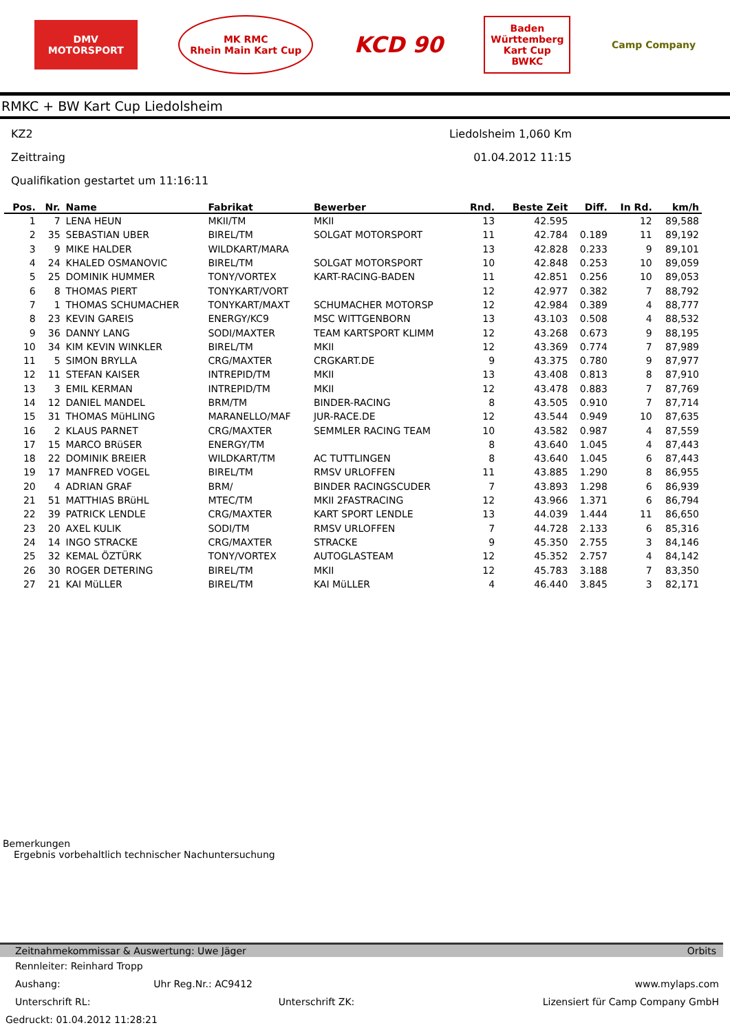DMV
MOTORSPORT
MK RMC
Rhein Main Kart Cup
KCD 90
Baden
Württemberg
Kart Cup
BWKC
Camp Company
RMKC + BW Kart Cup Liedolsheim
KZ2 Liedolsheim 1,060 Km
Zeittraing 01.04.2012 11:15
Qualifikation gestartet um 11:16:11
| Pos. | Nr. | Name | Fabrikat | Bewerber | Rnd. | Beste Zeit | Diff. | In Rd. | km/h |
| --- | --- | --- | --- | --- | --- | --- | --- | --- | --- |
| 1 | 7 | LENA HEUN | MKII/TM | MKII | 13 | 42.595 | | 12 | 89,588 |
| 2 | 35 | SEBASTIAN UBER | BIREL/TM | SOLGAT MOTORSPORT | 11 | 42.784 | 0.189 | 11 | 89,192 |
| 3 | 9 | MIKE HALDER | WILDKART/MARA | | 13 | 42.828 | 0.233 | 9 | 89,101 |
| 4 | 24 | KHALED OSMANOVIC | BIREL/TM | SOLGAT MOTORSPORT | 10 | 42.848 | 0.253 | 10 | 89,059 |
| 5 | 25 | DOMINIK HUMMER | TONY/VORTEX | KART-RACING-BADEN | 11 | 42.851 | 0.256 | 10 | 89,053 |
| 6 | 8 | THOMAS PIERT | TONYKART/VORT | | 12 | 42.977 | 0.382 | 7 | 88,792 |
| 7 | 1 | THOMAS SCHUMACHER | TONYKART/MAXT | SCHUMACHER MOTORSP | 12 | 42.984 | 0.389 | 4 | 88,777 |
| 8 | 23 | KEVIN GAREIS | ENERGY/KC9 | MSC WITTGENBORN | 13 | 43.103 | 0.508 | 4 | 88,532 |
| 9 | 36 | DANNY LANG | SODI/MAXTER | TEAM KARTSPORT KLIMM | 12 | 43.268 | 0.673 | 9 | 88,195 |
| 10 | 34 | KIM KEVIN WINKLER | BIREL/TM | MKII | 12 | 43.369 | 0.774 | 7 | 87,989 |
| 11 | 5 | SIMON BRYLLA | CRG/MAXTER | CRGKART.DE | 9 | 43.375 | 0.780 | 9 | 87,977 |
| 12 | 11 | STEFAN KAISER | INTREPID/TM | MKII | 13 | 43.408 | 0.813 | 8 | 87,910 |
| 13 | 3 | EMIL KERMAN | INTREPID/TM | MKII | 12 | 43.478 | 0.883 | 7 | 87,769 |
| 14 | 12 | DANIEL MANDEL | BRM/TM | BINDER-RACING | 8 | 43.505 | 0.910 | 7 | 87,714 |
| 15 | 31 | THOMAS MüHLING | MARANELLO/MAF | JUR-RACE.DE | 12 | 43.544 | 0.949 | 10 | 87,635 |
| 16 | 2 | KLAUS PARNET | CRG/MAXTER | SEMMLER RACING TEAM | 10 | 43.582 | 0.987 | 4 | 87,559 |
| 17 | 15 | MARCO BRüSER | ENERGY/TM | | 8 | 43.640 | 1.045 | 4 | 87,443 |
| 18 | 22 | DOMINIK BREIER | WILDKART/TM | AC TUTTLINGEN | 8 | 43.640 | 1.045 | 6 | 87,443 |
| 19 | 17 | MANFRED VOGEL | BIREL/TM | RMSV URLOFFEN | 11 | 43.885 | 1.290 | 8 | 86,955 |
| 20 | 4 | ADRIAN GRAF | BRM/ | BINDER RACINGSCUDER | 7 | 43.893 | 1.298 | 6 | 86,939 |
| 21 | 51 | MATTHIAS BRüHL | MTEC/TM | MKII 2FASTRACING | 12 | 43.966 | 1.371 | 6 | 86,794 |
| 22 | 39 | PATRICK LENDLE | CRG/MAXTER | KART SPORT LENDLE | 13 | 44.039 | 1.444 | 11 | 86,650 |
| 23 | 20 | AXEL KULIK | SODI/TM | RMSV URLOFFEN | 7 | 44.728 | 2.133 | 6 | 85,316 |
| 24 | 14 | INGO STRACKE | CRG/MAXTER | STRACKE | 9 | 45.350 | 2.755 | 3 | 84,146 |
| 25 | 32 | KEMAL ÖZTÜRK | TONY/VORTEX | AUTOGLASTEAM | 12 | 45.352 | 2.757 | 4 | 84,142 |
| 26 | 30 | ROGER DETERING | BIREL/TM | MKII | 12 | 45.783 | 3.188 | 7 | 83,350 |
| 27 | 21 | KAI MüLLER | BIREL/TM | KAI MüLLER | 4 | 46.440 | 3.845 | 3 | 82,171 |
Bemerkungen
Ergebnis vorbehaltlich technischer Nachuntersuchung
Zeitnahmekommissar & Auswertung: Uwe Jäger Orbits
Rennleiter: Reinhard Tropp
Aushang: Uhr Reg.Nr.: AC9412 www.mylaps.com
Unterschrift RL: Unterschrift ZK: Lizensiert für Camp Company GmbH
Gedruckt: 01.04.2012 11:28:21